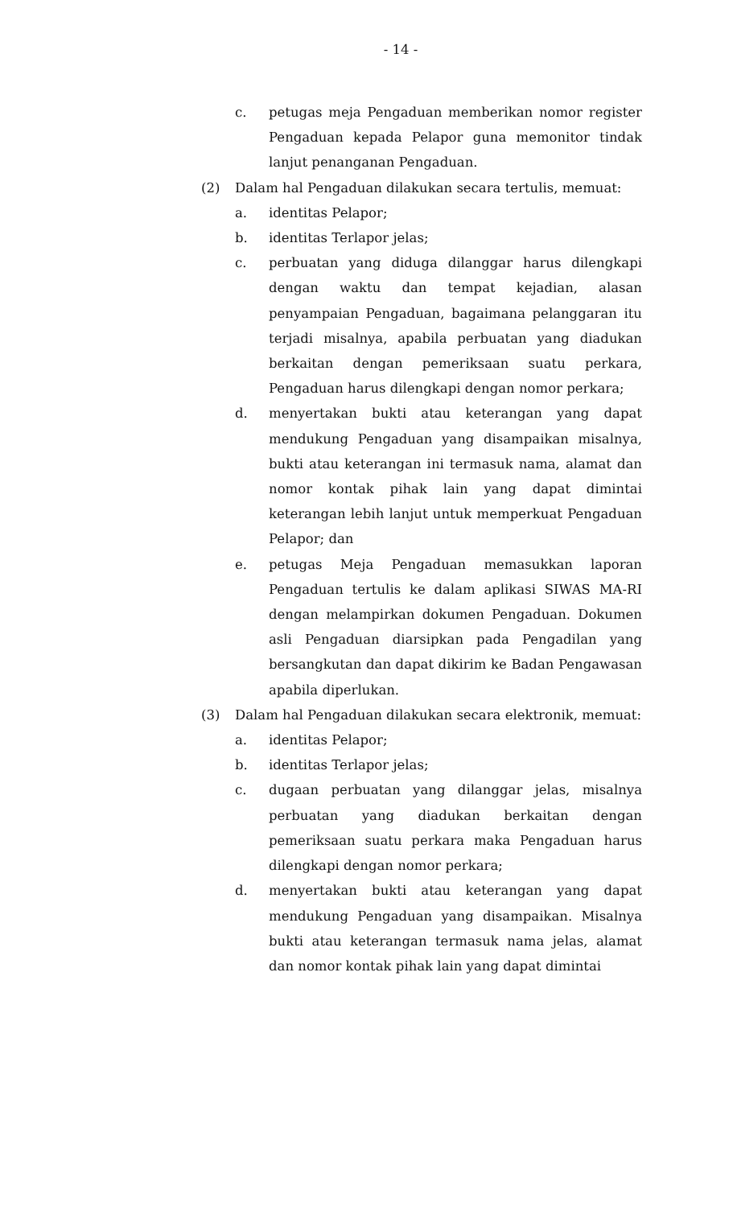- 14 -
c. petugas meja Pengaduan memberikan nomor register Pengaduan kepada Pelapor guna memonitor tindak lanjut penanganan Pengaduan.
(2) Dalam hal Pengaduan dilakukan secara tertulis, memuat:
a. identitas Pelapor;
b. identitas Terlapor jelas;
c. perbuatan yang diduga dilanggar harus dilengkapi dengan waktu dan tempat kejadian, alasan penyampaian Pengaduan, bagaimana pelanggaran itu terjadi misalnya, apabila perbuatan yang diadukan berkaitan dengan pemeriksaan suatu perkara, Pengaduan harus dilengkapi dengan nomor perkara;
d. menyertakan bukti atau keterangan yang dapat mendukung Pengaduan yang disampaikan misalnya, bukti atau keterangan ini termasuk nama, alamat dan nomor kontak pihak lain yang dapat dimintai keterangan lebih lanjut untuk memperkuat Pengaduan Pelapor; dan
e. petugas Meja Pengaduan memasukkan laporan Pengaduan tertulis ke dalam aplikasi SIWAS MA-RI dengan melampirkan dokumen Pengaduan. Dokumen asli Pengaduan diarsipkan pada Pengadilan yang bersangkutan dan dapat dikirim ke Badan Pengawasan apabila diperlukan.
(3) Dalam hal Pengaduan dilakukan secara elektronik, memuat:
a. identitas Pelapor;
b. identitas Terlapor jelas;
c. dugaan perbuatan yang dilanggar jelas, misalnya perbuatan yang diadukan berkaitan dengan pemeriksaan suatu perkara maka Pengaduan harus dilengkapi dengan nomor perkara;
d. menyertakan bukti atau keterangan yang dapat mendukung Pengaduan yang disampaikan. Misalnya bukti atau keterangan termasuk nama jelas, alamat dan nomor kontak pihak lain yang dapat dimintai